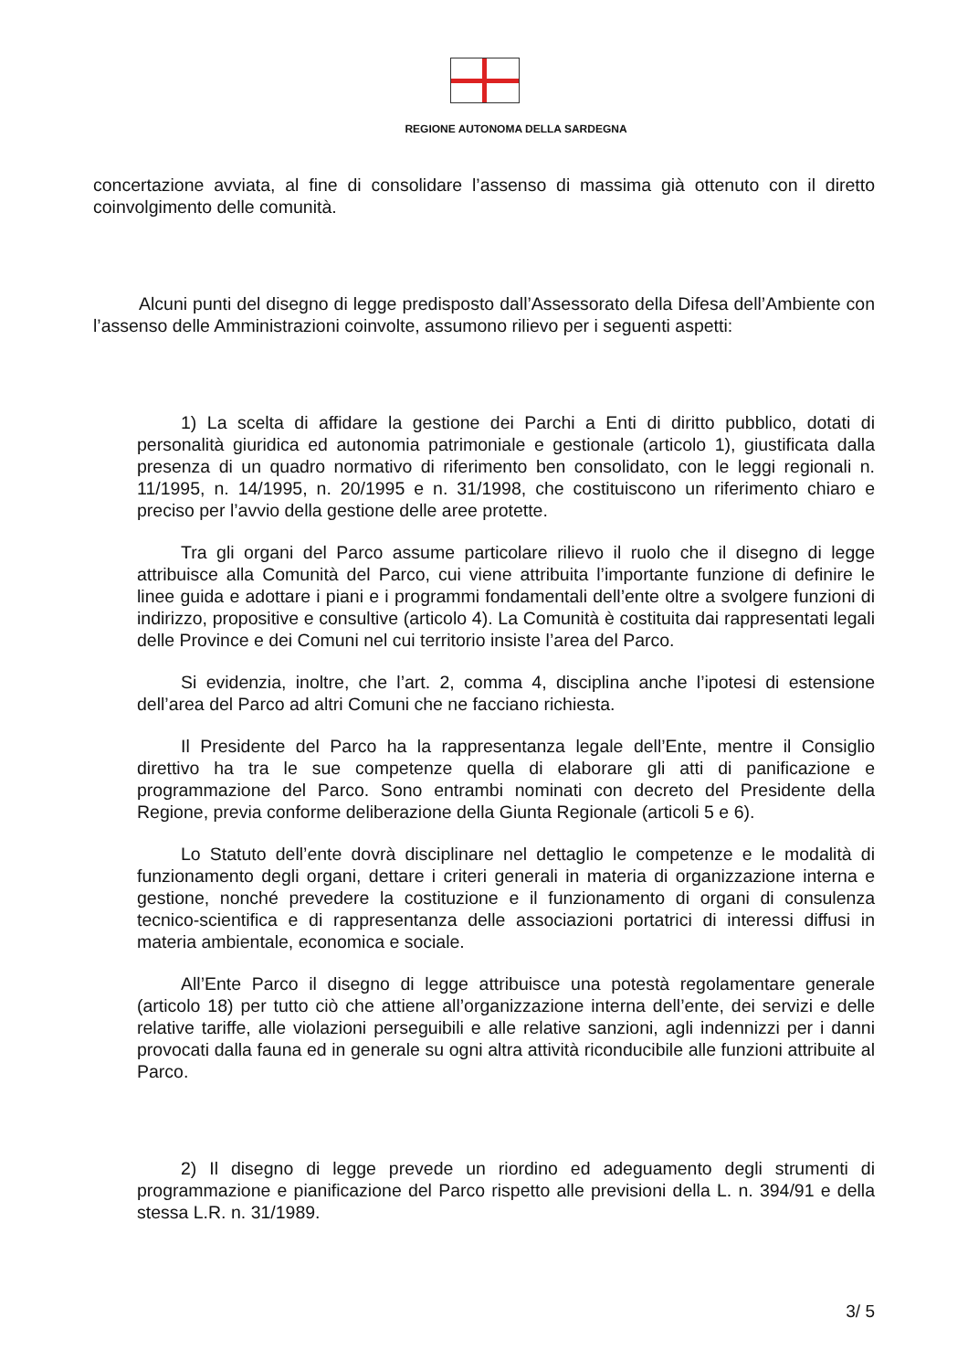REGIONE AUTONOMA DELLA SARDEGNA
concertazione avviata, al fine di consolidare l’assenso di massima già ottenuto con il diretto coinvolgimento delle comunità.
Alcuni punti del disegno di legge predisposto dall’Assessorato della Difesa dell’Ambiente con l’assenso delle Amministrazioni coinvolte, assumono rilievo per i seguenti aspetti:
1) La scelta di affidare la gestione dei Parchi a Enti di diritto pubblico, dotati di personalità giuridica ed autonomia patrimoniale e gestionale (articolo 1), giustificata dalla presenza di un quadro normativo di riferimento ben consolidato, con le leggi regionali n. 11/1995, n. 14/1995, n. 20/1995 e n. 31/1998, che costituiscono un riferimento chiaro e preciso per l’avvio della gestione delle aree protette.
Tra gli organi del Parco assume particolare rilievo il ruolo che il disegno di legge attribuisce alla Comunità del Parco, cui viene attribuita l’importante funzione di definire le linee guida e adottare i piani e i programmi fondamentali dell’ente oltre a svolgere funzioni di indirizzo, propositive e consultive (articolo 4). La Comunità è costituita dai rappresentati legali delle Province e dei Comuni nel cui territorio insiste l’area del Parco.
Si evidenzia, inoltre, che l’art. 2, comma 4, disciplina anche l’ipotesi di estensione dell’area del Parco ad altri Comuni che ne facciano richiesta.
Il Presidente del Parco ha la rappresentanza legale dell’Ente, mentre il Consiglio direttivo ha tra le sue competenze quella di elaborare gli atti di panificazione e programmazione del Parco. Sono entrambi nominati con decreto del Presidente della Regione, previa conforme deliberazione della Giunta Regionale (articoli 5 e 6).
Lo Statuto dell’ente dovrà disciplinare nel dettaglio le competenze e le modalità di funzionamento degli organi, dettare i criteri generali in materia di organizzazione interna e gestione, nonché prevedere la costituzione e il funzionamento di organi di consulenza tecnico-scientifica e di rappresentanza delle associazioni portatrici di interessi diffusi in materia ambientale, economica e sociale.
All’Ente Parco il disegno di legge attribuisce una potestà regolamentare generale (articolo 18) per tutto ciò che attiene all’organizzazione interna dell’ente, dei servizi e delle relative tariffe, alle violazioni perseguibili e alle relative sanzioni, agli indennizzi per i danni provocati dalla fauna ed in generale su ogni altra attività riconducibile alle funzioni attribuite al Parco.
2) Il disegno di legge prevede un riordino ed adeguamento degli strumenti di programmazione e pianificazione del Parco rispetto alle previsioni della L. n. 394/91 e della stessa L.R. n. 31/1989.
3/ 5